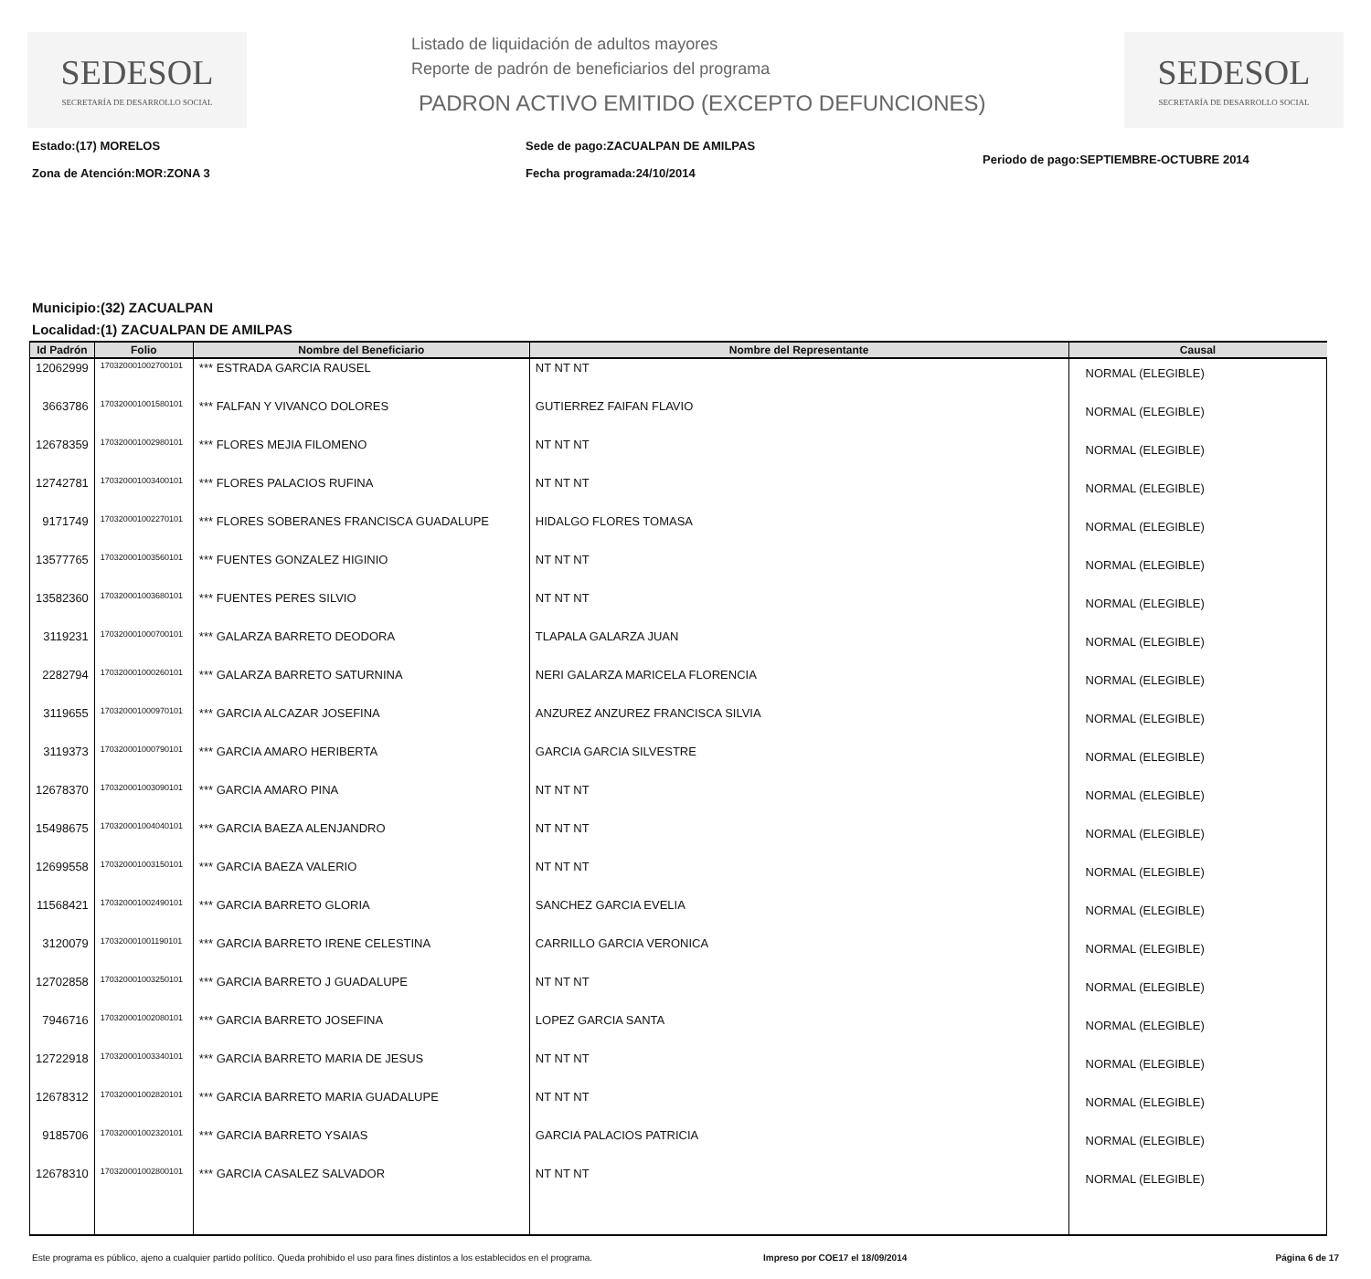SEDESOL
SECRETARÍA DE DESARROLLO SOCIAL
Listado de liquidación de adultos mayores
Reporte de padrón de beneficiarios del programa
PADRON ACTIVO EMITIDO (EXCEPTO DEFUNCIONES)
SEDESOL
SECRETARÍA DE DESARROLLO SOCIAL
Estado:(17) MORELOS
Zona de Atención:MOR:ZONA 3
Sede de pago:ZACUALPAN DE AMILPAS
Fecha programada:24/10/2014
Periodo de pago:SEPTIEMBRE-OCTUBRE 2014
Municipio:(32) ZACUALPAN
Localidad:(1) ZACUALPAN DE AMILPAS
| Id Padrón | Folio | Nombre del Beneficiario | Nombre del Representante | Causal |
| --- | --- | --- | --- | --- |
| 12062999 | 170320001002700101 | *** ESTRADA GARCIA RAUSEL | NT NT NT | NORMAL (ELEGIBLE) |
| 3663786 | 170320001001580101 | *** FALFAN Y VIVANCO DOLORES | GUTIERREZ FAIFAN FLAVIO | NORMAL (ELEGIBLE) |
| 12678359 | 170320001002980101 | *** FLORES MEJIA FILOMENO | NT NT NT | NORMAL (ELEGIBLE) |
| 12742781 | 170320001003400101 | *** FLORES PALACIOS RUFINA | NT NT NT | NORMAL (ELEGIBLE) |
| 9171749 | 170320001002270101 | *** FLORES SOBERANES FRANCISCA GUADALUPE | HIDALGO FLORES TOMASA | NORMAL (ELEGIBLE) |
| 13577765 | 170320001003560101 | *** FUENTES GONZALEZ HIGINIO | NT NT NT | NORMAL (ELEGIBLE) |
| 13582360 | 170320001003680101 | *** FUENTES PERES SILVIO | NT NT NT | NORMAL (ELEGIBLE) |
| 3119231 | 170320001000700101 | *** GALARZA BARRETO DEODORA | TLAPALA GALARZA JUAN | NORMAL (ELEGIBLE) |
| 2282794 | 170320001000260101 | *** GALARZA BARRETO SATURNINA | NERI GALARZA MARICELA FLORENCIA | NORMAL (ELEGIBLE) |
| 3119655 | 170320001000970101 | *** GARCIA ALCAZAR JOSEFINA | ANZUREZ ANZUREZ FRANCISCA SILVIA | NORMAL (ELEGIBLE) |
| 3119373 | 170320001000790101 | *** GARCIA AMARO HERIBERTA | GARCIA GARCIA SILVESTRE | NORMAL (ELEGIBLE) |
| 12678370 | 170320001003090101 | *** GARCIA AMARO PINA | NT NT NT | NORMAL (ELEGIBLE) |
| 15498675 | 170320001004040101 | *** GARCIA BAEZA ALENJANDRO | NT NT NT | NORMAL (ELEGIBLE) |
| 12699558 | 170320001003150101 | *** GARCIA BAEZA VALERIO | NT NT NT | NORMAL (ELEGIBLE) |
| 11568421 | 170320001002490101 | *** GARCIA BARRETO GLORIA | SANCHEZ GARCIA EVELIA | NORMAL (ELEGIBLE) |
| 3120079 | 170320001001190101 | *** GARCIA BARRETO IRENE CELESTINA | CARRILLO GARCIA VERONICA | NORMAL (ELEGIBLE) |
| 12702858 | 170320001003250101 | *** GARCIA BARRETO J GUADALUPE | NT NT NT | NORMAL (ELEGIBLE) |
| 7946716 | 170320001002080101 | *** GARCIA BARRETO JOSEFINA | LOPEZ GARCIA SANTA | NORMAL (ELEGIBLE) |
| 12722918 | 170320001003340101 | *** GARCIA BARRETO MARIA DE JESUS | NT NT NT | NORMAL (ELEGIBLE) |
| 12678312 | 170320001002820101 | *** GARCIA BARRETO MARIA GUADALUPE | NT NT NT | NORMAL (ELEGIBLE) |
| 9185706 | 170320001002320101 | *** GARCIA BARRETO YSAIAS | GARCIA PALACIOS PATRICIA | NORMAL (ELEGIBLE) |
| 12678310 | 170320001002800101 | *** GARCIA CASALEZ SALVADOR | NT NT NT | NORMAL (ELEGIBLE) |
Este programa es público, ajeno a cualquier partido político. Queda prohibido el uso para fines distintos a los establecidos en el programa.
Impreso por COE17 el 18/09/2014
Página 6 de 17